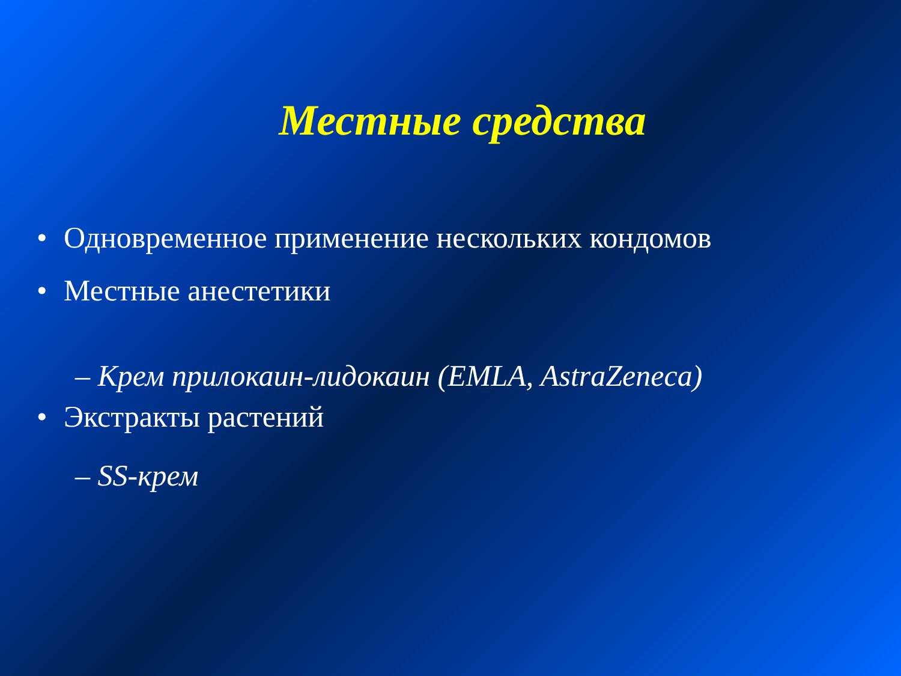Местные средства
• Одновременное применение нескольких кондомов
• Местные анестетики
– Крем прилокаин-лидокаин (EMLA, AstraZeneca)
• Экстракты растений
– SS-крем